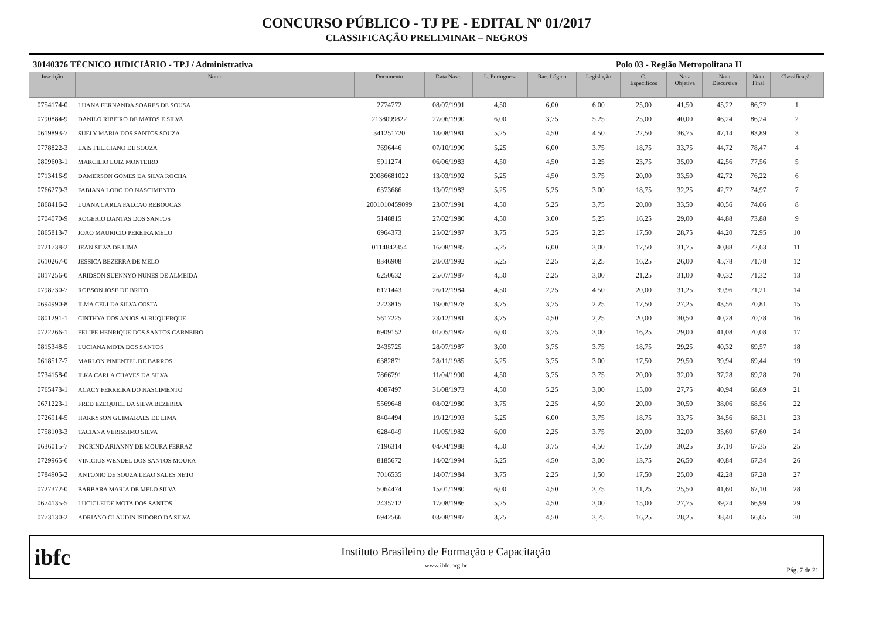CONCURSO PÚBLICO - TJ PE - EDITAL Nº 01/2017
CLASSIFICAÇÃO PRELIMINAR – NEGROS
30140376 TÉCNICO JUDICIÁRIO - TPJ / Administrativa Polo 03 - Região Metropolitana II
| Inscrição | Nome | Documento | Data Nasc. | L. Portuguesa | Rac. Lógico | Legislação | C. Específicos | Nota Objetiva | Nota Discursiva | Nota Final | Classificação |
| --- | --- | --- | --- | --- | --- | --- | --- | --- | --- | --- | --- |
| 0754174-0 | LUANA FERNANDA SOARES DE SOUSA | 2774772 | 08/07/1991 | 4,50 | 6,00 | 6,00 | 25,00 | 41,50 | 45,22 | 86,72 | 1 |
| 0790884-9 | DANILO RIBEIRO DE MATOS E SILVA | 2138099822 | 27/06/1990 | 6,00 | 3,75 | 5,25 | 25,00 | 40,00 | 46,24 | 86,24 | 2 |
| 0619893-7 | SUELY MARIA DOS SANTOS SOUZA | 341251720 | 18/08/1981 | 5,25 | 4,50 | 4,50 | 22,50 | 36,75 | 47,14 | 83,89 | 3 |
| 0778822-3 | LAIS FELICIANO DE SOUZA | 7696446 | 07/10/1990 | 5,25 | 6,00 | 3,75 | 18,75 | 33,75 | 44,72 | 78,47 | 4 |
| 0809603-1 | MARCILIO LUIZ MONTEIRO | 5911274 | 06/06/1983 | 4,50 | 4,50 | 2,25 | 23,75 | 35,00 | 42,56 | 77,56 | 5 |
| 0713416-9 | DAMERSON GOMES DA SILVA ROCHA | 20086681022 | 13/03/1992 | 5,25 | 4,50 | 3,75 | 20,00 | 33,50 | 42,72 | 76,22 | 6 |
| 0766279-3 | FABIANA LOBO DO NASCIMENTO | 6373686 | 13/07/1983 | 5,25 | 5,25 | 3,00 | 18,75 | 32,25 | 42,72 | 74,97 | 7 |
| 0868416-2 | LUANA CARLA FALCAO REBOUCAS | 2001010459099 | 23/07/1991 | 4,50 | 5,25 | 3,75 | 20,00 | 33,50 | 40,56 | 74,06 | 8 |
| 0704070-9 | ROGERIO DANTAS DOS SANTOS | 5148815 | 27/02/1980 | 4,50 | 3,00 | 5,25 | 16,25 | 29,00 | 44,88 | 73,88 | 9 |
| 0865813-7 | JOAO MAURICIO PEREIRA MELO | 6964373 | 25/02/1987 | 3,75 | 5,25 | 2,25 | 17,50 | 28,75 | 44,20 | 72,95 | 10 |
| 0721738-2 | JEAN SILVA DE LIMA | 0114842354 | 16/08/1985 | 5,25 | 6,00 | 3,00 | 17,50 | 31,75 | 40,88 | 72,63 | 11 |
| 0610267-0 | JESSICA BEZERRA DE MELO | 8346908 | 20/03/1992 | 5,25 | 2,25 | 2,25 | 16,25 | 26,00 | 45,78 | 71,78 | 12 |
| 0817256-0 | ARIDSON SUENNYO NUNES DE ALMEIDA | 6250632 | 25/07/1987 | 4,50 | 2,25 | 3,00 | 21,25 | 31,00 | 40,32 | 71,32 | 13 |
| 0798730-7 | ROBSON JOSE DE BRITO | 6171443 | 26/12/1984 | 4,50 | 2,25 | 4,50 | 20,00 | 31,25 | 39,96 | 71,21 | 14 |
| 0694990-8 | ILMA CELI DA SILVA COSTA | 2223815 | 19/06/1978 | 3,75 | 3,75 | 2,25 | 17,50 | 27,25 | 43,56 | 70,81 | 15 |
| 0801291-1 | CINTHYA DOS ANJOS ALBUQUERQUE | 5617225 | 23/12/1981 | 3,75 | 4,50 | 2,25 | 20,00 | 30,50 | 40,28 | 70,78 | 16 |
| 0722266-1 | FELIPE HENRIQUE DOS SANTOS CARNEIRO | 6909152 | 01/05/1987 | 6,00 | 3,75 | 3,00 | 16,25 | 29,00 | 41,08 | 70,08 | 17 |
| 0815348-5 | LUCIANA MOTA DOS SANTOS | 2435725 | 28/07/1987 | 3,00 | 3,75 | 3,75 | 18,75 | 29,25 | 40,32 | 69,57 | 18 |
| 0618517-7 | MARLON PIMENTEL DE BARROS | 6382871 | 28/11/1985 | 5,25 | 3,75 | 3,00 | 17,50 | 29,50 | 39,94 | 69,44 | 19 |
| 0734158-0 | ILKA CARLA CHAVES DA SILVA | 7866791 | 11/04/1990 | 4,50 | 3,75 | 3,75 | 20,00 | 32,00 | 37,28 | 69,28 | 20 |
| 0765473-1 | ACACY FERREIRA DO NASCIMENTO | 4087497 | 31/08/1973 | 4,50 | 5,25 | 3,00 | 15,00 | 27,75 | 40,94 | 68,69 | 21 |
| 0671223-1 | FRED EZEQUIEL DA SILVA BEZERRA | 5569648 | 08/02/1980 | 3,75 | 2,25 | 4,50 | 20,00 | 30,50 | 38,06 | 68,56 | 22 |
| 0726914-5 | HARRYSON GUIMARAES DE LIMA | 8404494 | 19/12/1993 | 5,25 | 6,00 | 3,75 | 18,75 | 33,75 | 34,56 | 68,31 | 23 |
| 0758103-3 | TACIANA VERISSIMO SILVA | 6284049 | 11/05/1982 | 6,00 | 2,25 | 3,75 | 20,00 | 32,00 | 35,60 | 67,60 | 24 |
| 0636015-7 | INGRIND ARIANNY DE MOURA FERRAZ | 7196314 | 04/04/1988 | 4,50 | 3,75 | 4,50 | 17,50 | 30,25 | 37,10 | 67,35 | 25 |
| 0729965-6 | VINICIUS WENDEL DOS SANTOS MOURA | 8185672 | 14/02/1994 | 5,25 | 4,50 | 3,00 | 13,75 | 26,50 | 40,84 | 67,34 | 26 |
| 0784905-2 | ANTONIO DE SOUZA LEAO SALES NETO | 7016535 | 14/07/1984 | 3,75 | 2,25 | 1,50 | 17,50 | 25,00 | 42,28 | 67,28 | 27 |
| 0727372-0 | BARBARA MARIA DE MELO SILVA | 5064474 | 15/01/1980 | 6,00 | 4,50 | 3,75 | 11,25 | 25,50 | 41,60 | 67,10 | 28 |
| 0674135-5 | LUCICLEIDE MOTA DOS SANTOS | 2435712 | 17/08/1986 | 5,25 | 4,50 | 3,00 | 15,00 | 27,75 | 39,24 | 66,99 | 29 |
| 0773130-2 | ADRIANO CLAUDIN ISIDORO DA SILVA | 6942566 | 03/08/1987 | 3,75 | 4,50 | 3,75 | 16,25 | 28,25 | 38,40 | 66,65 | 30 |
ibfc
Instituto Brasileiro de Formação e Capacitação
www.ibfc.org.br
Pág. 7 de 21